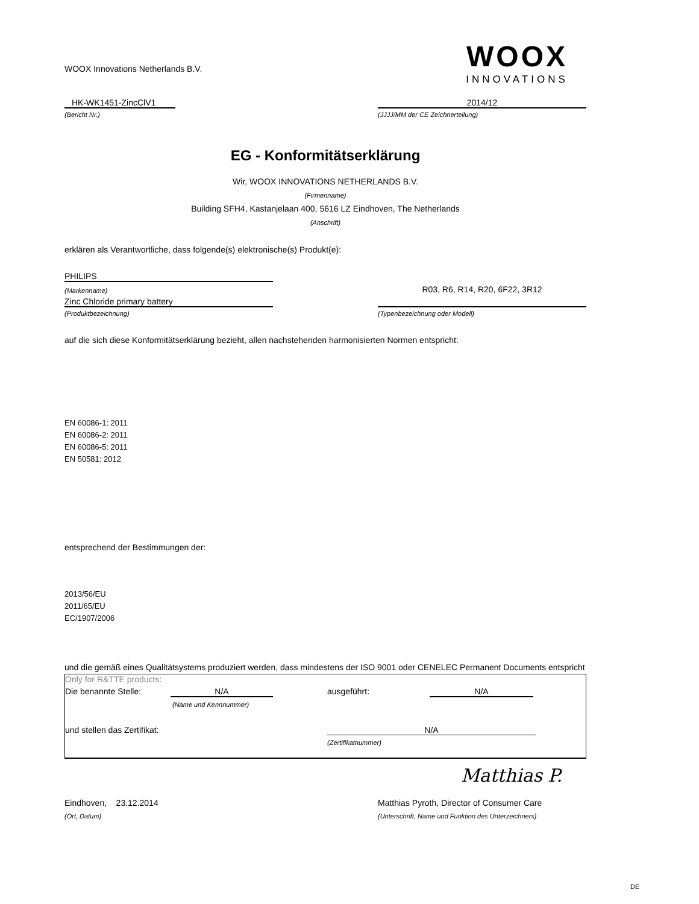WOOX Innovations Netherlands B.V.
WOOX
INNOVATIONS
HK-WK1451-ZincClV1
2014/12
(Bericht Nr.)
(JJJJ/MM der CE Zeichnerteilung)
EG - Konformitätserklärung
Wir, WOOX INNOVATIONS NETHERLANDS B.V.
(Firmenname)
Building SFH4, Kastanjelaan 400, 5616 LZ Eindhoven, The Netherlands
(Anschrift)
erklären als Verantwortliche, dass folgende(s) elektronische(s) Produkt(e):
PHILIPS
(Markenname)
R03, R6, R14, R20, 6F22, 3R12
Zinc Chloride primary battery
(Produktbezeichnung)
(Typenbezeichnung oder Modell)
auf die sich diese Konformitätserklärung bezieht, allen nachstehenden harmonisierten Normen entspricht:
EN 60086-1: 2011
EN 60086-2: 2011
EN 60086-5: 2011
EN 50581: 2012
entsprechend der Bestimmungen der:
2013/56/EU
2011/65/EU
EC/1907/2006
und die gemäß eines Qualitätsystems produziert werden, dass mindestens der ISO 9001 oder CENELEC Permanent Documents entspricht
Only for R&TTE products:
Die benannte Stelle: N/A ausgeführt: N/A
(Name und Kennnummer)
und stellen das Zertifikat: N/A
(Zertifikatnummer)
Matthias P.
Eindhoven, 23.12.2014
Matthias Pyroth, Director of Consumer Care
(Ort, Datum)
(Unterschrift, Name und Funktion des Unterzeichners)
DE